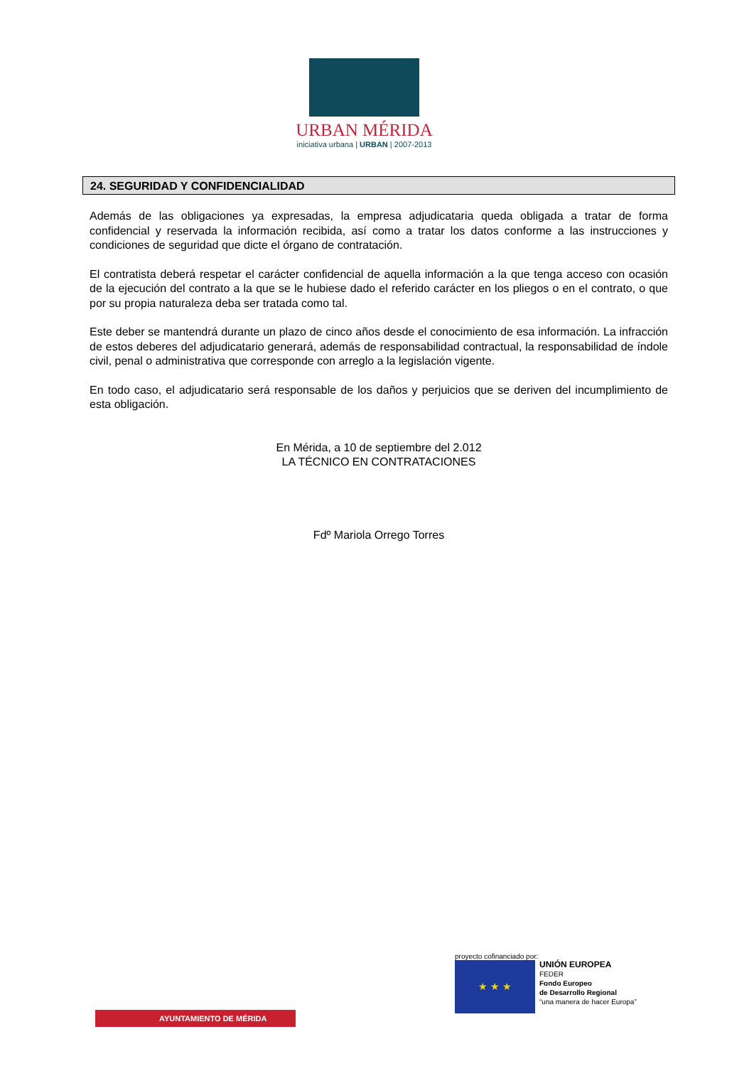URBAN MÉRIDA
iniciativa urbana | URBAN | 2007-2013
24. SEGURIDAD Y CONFIDENCIALIDAD
Además de las obligaciones ya expresadas, la empresa adjudicataria queda obligada a tratar de forma confidencial y reservada la información recibida, así como a tratar los datos conforme a las instrucciones y condiciones de seguridad que dicte el órgano de contratación.
El contratista deberá respetar el carácter confidencial de aquella información a la que tenga acceso con ocasión de la ejecución del contrato a la que se le hubiese dado el referido carácter en los pliegos o en el contrato, o que por su propia naturaleza deba ser tratada como tal.
Este deber se mantendrá durante un plazo de cinco años desde el conocimiento de esa información. La infracción de estos deberes del adjudicatario generará, además de responsabilidad contractual, la responsabilidad de índole civil, penal o administrativa que corresponde con arreglo a la legislación vigente.
En todo caso, el adjudicatario será responsable de los daños y perjuicios que se deriven del incumplimiento de esta obligación.
En Mérida, a 10 de septiembre del 2.012
LA TÉCNICO EN CONTRATACIONES
Fdº Mariola Orrego Torres
AYUNTAMIENTO DE MÉRIDA
proyecto cofinanciado por:
★ ★ ★ UNIÓN EUROPEA
FEDER
Fondo Europeo
de Desarrollo Regional
“una manera de hacer Europa”